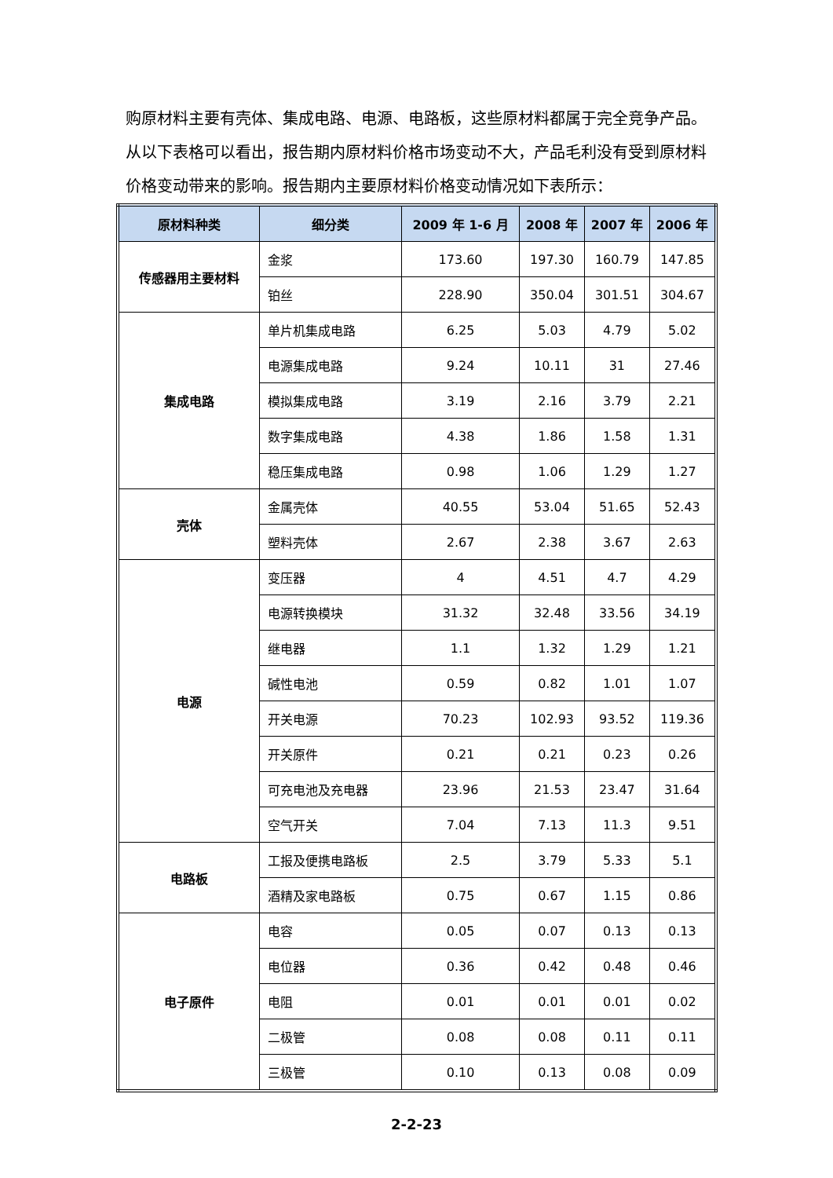购原材料主要有壳体、集成电路、电源、电路板，这些原材料都属于完全竞争产品。从以下表格可以看出，报告期内原材料价格市场变动不大，产品毛利没有受到原材料价格变动带来的影响。报告期内主要原材料价格变动情况如下表所示：
| 原材料种类 | 细分类 | 2009 年 1-6 月 | 2008 年 | 2007 年 | 2006 年 |
| --- | --- | --- | --- | --- | --- |
| 传感器用主要材料 | 金浆 | 173.60 | 197.30 | 160.79 | 147.85 |
| | 铂丝 | 228.90 | 350.04 | 301.51 | 304.67 |
| 集成电路 | 单片机集成电路 | 6.25 | 5.03 | 4.79 | 5.02 |
| | 电源集成电路 | 9.24 | 10.11 | 31 | 27.46 |
| | 模拟集成电路 | 3.19 | 2.16 | 3.79 | 2.21 |
| | 数字集成电路 | 4.38 | 1.86 | 1.58 | 1.31 |
| | 稳压集成电路 | 0.98 | 1.06 | 1.29 | 1.27 |
| 壳体 | 金属壳体 | 40.55 | 53.04 | 51.65 | 52.43 |
| | 塑料壳体 | 2.67 | 2.38 | 3.67 | 2.63 |
| 电源 | 变压器 | 4 | 4.51 | 4.7 | 4.29 |
| | 电源转换模块 | 31.32 | 32.48 | 33.56 | 34.19 |
| | 继电器 | 1.1 | 1.32 | 1.29 | 1.21 |
| | 碱性电池 | 0.59 | 0.82 | 1.01 | 1.07 |
| | 开关电源 | 70.23 | 102.93 | 93.52 | 119.36 |
| | 开关原件 | 0.21 | 0.21 | 0.23 | 0.26 |
| | 可充电池及充电器 | 23.96 | 21.53 | 23.47 | 31.64 |
| | 空气开关 | 7.04 | 7.13 | 11.3 | 9.51 |
| 电路板 | 工报及便携电路板 | 2.5 | 3.79 | 5.33 | 5.1 |
| | 酒精及家电路板 | 0.75 | 0.67 | 1.15 | 0.86 |
| 电子原件 | 电容 | 0.05 | 0.07 | 0.13 | 0.13 |
| | 电位器 | 0.36 | 0.42 | 0.48 | 0.46 |
| | 电阻 | 0.01 | 0.01 | 0.01 | 0.02 |
| | 二极管 | 0.08 | 0.08 | 0.11 | 0.11 |
| | 三极管 | 0.10 | 0.13 | 0.08 | 0.09 |
2-2-23